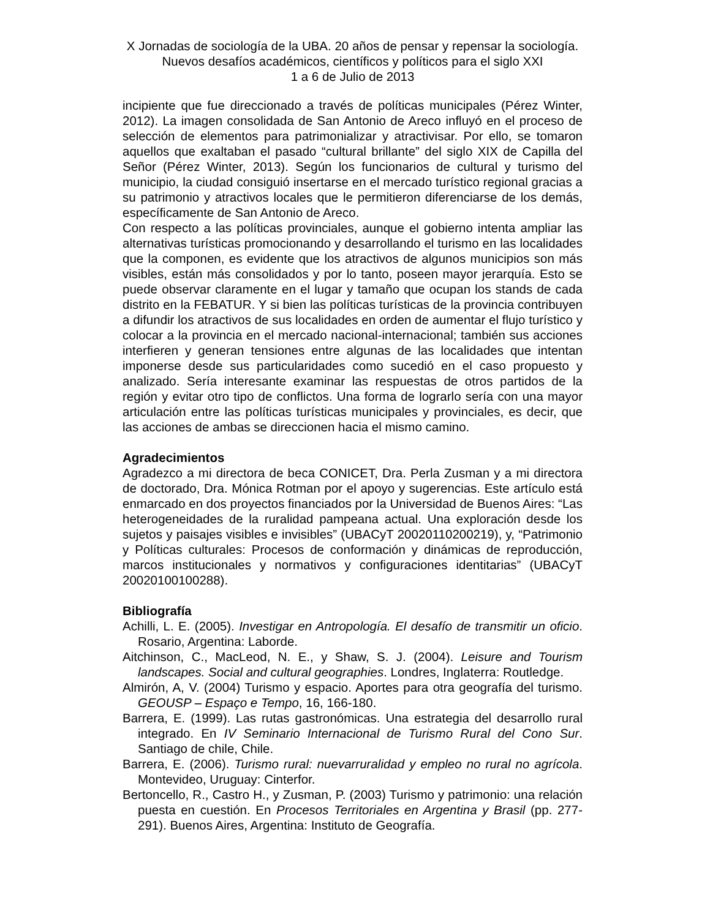X Jornadas de sociología de la UBA. 20 años de pensar y repensar la sociología. Nuevos desafíos académicos, científicos y políticos para el siglo XXI
1 a 6 de Julio de 2013
incipiente que fue direccionado a través de políticas municipales (Pérez Winter, 2012). La imagen consolidada de San Antonio de Areco influyó en el proceso de selección de elementos para patrimonializar y atractivisar. Por ello, se tomaron aquellos que exaltaban el pasado “cultural brillante” del siglo XIX de Capilla del Señor (Pérez Winter, 2013). Según los funcionarios de cultural y turismo del municipio, la ciudad consiguió insertarse en el mercado turístico regional gracias a su patrimonio y atractivos locales que le permitieron diferenciarse de los demás, específicamente de San Antonio de Areco.
Con respecto a las políticas provinciales, aunque el gobierno intenta ampliar las alternativas turísticas promocionando y desarrollando el turismo en las localidades que la componen, es evidente que los atractivos de algunos municipios son más visibles, están más consolidados y por lo tanto, poseen mayor jerarquía. Esto se puede observar claramente en el lugar y tamaño que ocupan los stands de cada distrito en la FEBATUR. Y si bien las políticas turísticas de la provincia contribuyen a difundir los atractivos de sus localidades en orden de aumentar el flujo turístico y colocar a la provincia en el mercado nacional-internacional; también sus acciones interfieren y generan tensiones entre algunas de las localidades que intentan imponerse desde sus particularidades como sucedió en el caso propuesto y analizado. Sería interesante examinar las respuestas de otros partidos de la región y evitar otro tipo de conflictos. Una forma de lograrlo sería con una mayor articulación entre las políticas turísticas municipales y provinciales, es decir, que las acciones de ambas se direccionen hacia el mismo camino.
Agradecimientos
Agradezco a mi directora de beca CONICET, Dra. Perla Zusman y a mi directora de doctorado, Dra. Mónica Rotman por el apoyo y sugerencias. Este artículo está enmarcado en dos proyectos financiados por la Universidad de Buenos Aires: “Las heterogeneidades de la ruralidad pampeana actual. Una exploración desde los sujetos y paisajes visibles e invisibles” (UBACyT 20020110200219), y, “Patrimonio y Políticas culturales: Procesos de conformación y dinámicas de reproducción, marcos institucionales y normativos y configuraciones identitarias” (UBACyT 20020100100288).
Bibliografía
Achilli, L. E. (2005). Investigar en Antropología. El desafío de transmitir un oficio. Rosario, Argentina: Laborde.
Aitchinson, C., MacLeod, N. E., y Shaw, S. J. (2004). Leisure and Tourism landscapes. Social and cultural geographies. Londres, Inglaterra: Routledge.
Almirón, A, V. (2004) Turismo y espacio. Aportes para otra geografía del turismo. GEOUSP – Espaço e Tempo, 16, 166-180.
Barrera, E. (1999). Las rutas gastronómicas. Una estrategia del desarrollo rural integrado. En IV Seminario Internacional de Turismo Rural del Cono Sur. Santiago de chile, Chile.
Barrera, E. (2006). Turismo rural: nuevarruralidad y empleo no rural no agrícola. Montevideo, Uruguay: Cinterfor.
Bertoncello, R., Castro H., y Zusman, P. (2003) Turismo y patrimonio: una relación puesta en cuestión. En Procesos Territoriales en Argentina y Brasil (pp. 277-291). Buenos Aires, Argentina: Instituto de Geografía.